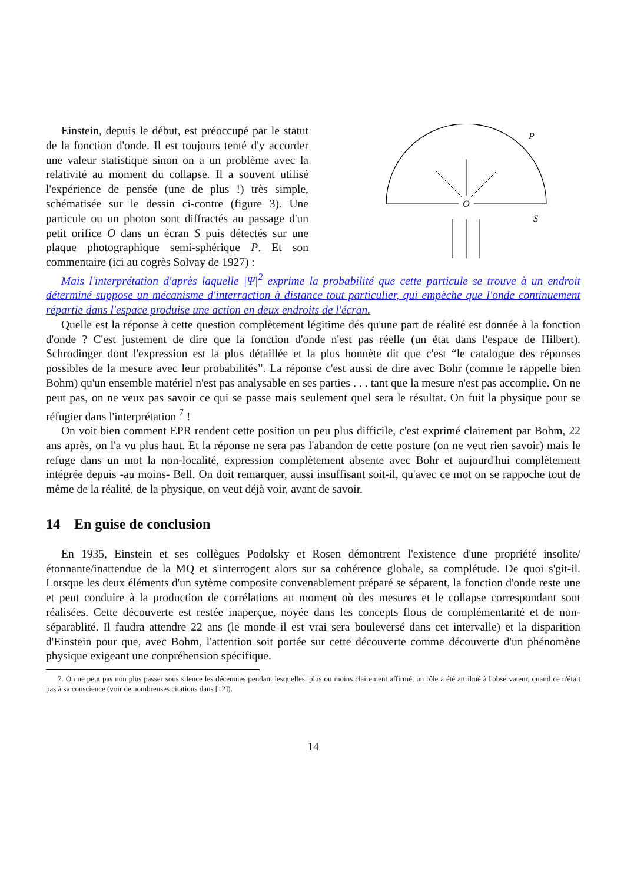Einstein, depuis le début, est préoccupé par le statut de la fonction d'onde. Il est toujours tenté d'y accorder une valeur statistique sinon on a un problème avec la relativité au moment du collapse. Il a souvent utilisé l'expérience de pensée (une de plus !) très simple, schématisée sur le dessin ci-contre (figure 3). Une particule ou un photon sont diffractés au passage d'un petit orifice O dans un écran S puis détectés sur une plaque photographique semi-sphérique P. Et son commentaire (ici au cogrès Solvay de 1927) :
O
P
S
Mais l'interprétation d'après laquelle |Ψ|<sup>2</sup> exprime la probabilité que cette particule se trouve à un endroit déterminé suppose un mécanisme d'interraction à distance tout particulier, qui empèche que l'onde continuement répartie dans l'espace produise une action en deux endroits de l'écran.
Quelle est la réponse à cette question complètement légitime dés qu'une part de réalité est donnée à la fonction d'onde ? C'est justement de dire que la fonction d'onde n'est pas réelle (un état dans l'espace de Hilbert). Schrodinger dont l'expression est la plus détaillée et la plus honnète dit que c'est “le catalogue des réponses possibles de la mesure avec leur probabilités”. La réponse c'est aussi de dire avec Bohr (comme le rappelle bien Bohm) qu'un ensemble matériel n'est pas analysable en ses parties . . . tant que la mesure n'est pas accomplie. On ne peut pas, on ne veux pas savoir ce qui se passe mais seulement quel sera le résultat. On fuit la physique pour se réfugier dans l'interprétation <sup>7</sup> !
On voit bien comment EPR rendent cette position un peu plus difficile, c'est exprimé clairement par Bohm, 22 ans après, on l'a vu plus haut. Et la réponse ne sera pas l'abandon de cette posture (on ne veut rien savoir) mais le refuge dans un mot la non-localité, expression complètement absente avec Bohr et aujourd'hui complètement intégrée depuis -au moins- Bell. On doit remarquer, aussi insuffisant soit-il, qu'avec ce mot on se rappoche tout de même de la réalité, de la physique, on veut déjà voir, avant de savoir.
14 En guise de conclusion
En 1935, Einstein et ses collègues Podolsky et Rosen démontrent l'existence d'une propriété insolite/étonnante/inattendue de la MQ et s'interrogent alors sur sa cohérence globale, sa complétude. De quoi s'git-il. Lorsque les deux éléments d'un sytème composite convenablement préparé se séparent, la fonction d'onde reste une et peut conduire à la production de corrélations au moment où des mesures et le collapse correspondant sont réalisées. Cette découverte est restée inaperçue, noyée dans les concepts flous de complémentarité et de non-séparablité. Il faudra attendre 22 ans (le monde il est vrai sera bouleversé dans cet intervalle) et la disparition d'Einstein pour que, avec Bohm, l'attention soit portée sur cette découverte comme découverte d'un phénomène physique exigeant une conpréhension spécifique.
7. On ne peut pas non plus passer sous silence les décennies pendant lesquelles, plus ou moins clairement affirmé, un rôle a été attribué à l'observateur, quand ce n'était pas à sa conscience (voir de nombreuses citations dans [12]).
14